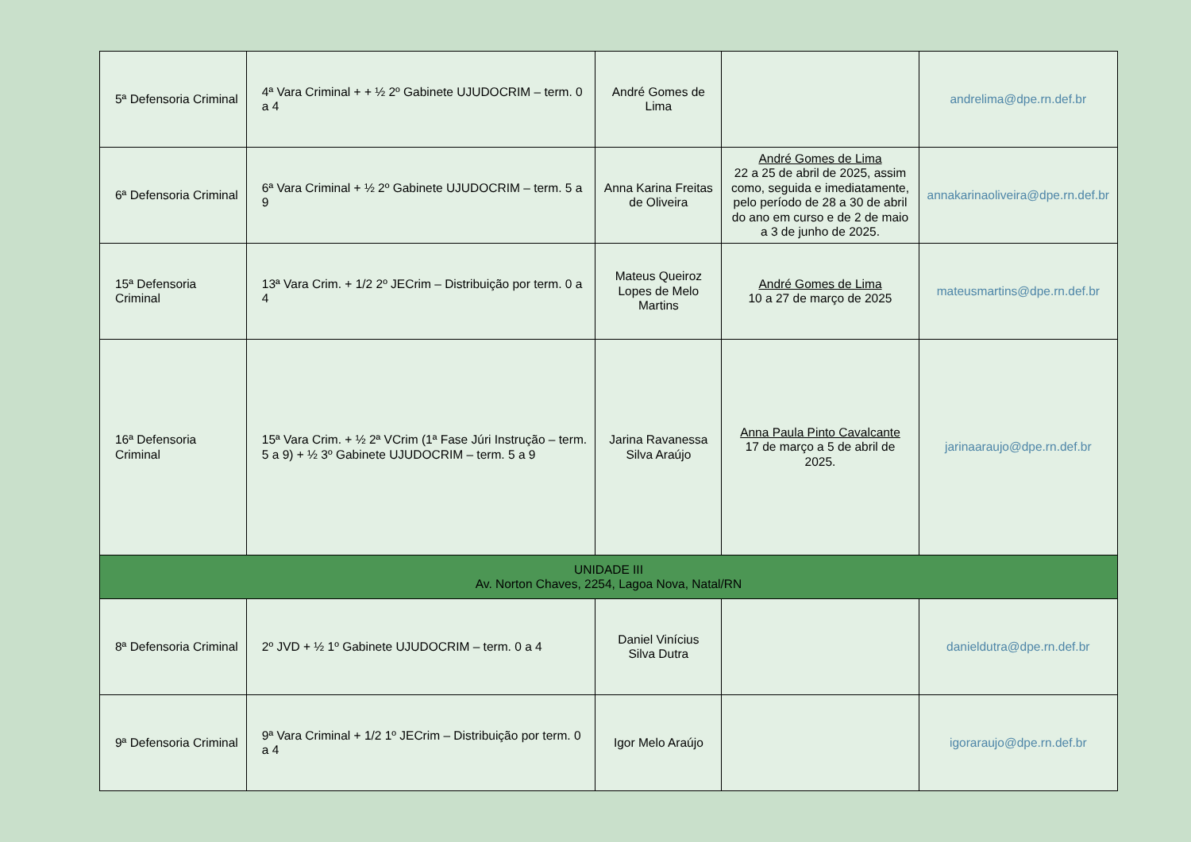| 5ª Defensoria Criminal | 4ª Vara Criminal + + ½ 2º Gabinete UJUDOCRIM – term. 0 a 4 | André Gomes de Lima | | andrelima@dpe.rn.def.br |
| 6ª Defensoria Criminal | 6ª Vara Criminal + ½ 2º Gabinete UJUDOCRIM – term. 5 a 9 | Anna Karina Freitas de Oliveira | André Gomes de Lima 22 a 25 de abril de 2025, assim como, seguida e imediatamente, pelo período de 28 a 30 de abril do ano em curso e de 2 de maio a 3 de junho de 2025. | annakarinaoliveira@dpe.rn.def.br |
| 15ª Defensoria Criminal | 13ª Vara Crim. + 1/2 2º JECrim – Distribuição por term. 0 a 4 | Mateus Queiroz Lopes de Melo Martins | André Gomes de Lima 10 a 27 de março de 2025 | mateusmartins@dpe.rn.def.br |
| 16ª Defensoria Criminal | 15ª Vara Crim. + ½ 2ª VCrim (1ª Fase Júri Instrução – term. 5 a 9) + ½ 3º Gabinete UJUDOCRIM – term. 5 a 9 | Jarina Ravanessa Silva Araújo | Anna Paula Pinto Cavalcante 17 de março a 5 de abril de 2025. | jarinaaraujo@dpe.rn.def.br |
| UNIDADE III Av. Norton Chaves, 2254, Lagoa Nova, Natal/RN | | | | |
| 8ª Defensoria Criminal | 2º JVD + ½ 1º Gabinete UJUDOCRIM – term. 0 a 4 | Daniel Vinícius Silva Dutra | | danieldutra@dpe.rn.def.br |
| 9ª Defensoria Criminal | 9ª Vara Criminal + 1/2 1º JECrim – Distribuição por term. 0 a 4 | Igor Melo Araújo | | igoraraujo@dpe.rn.def.br |